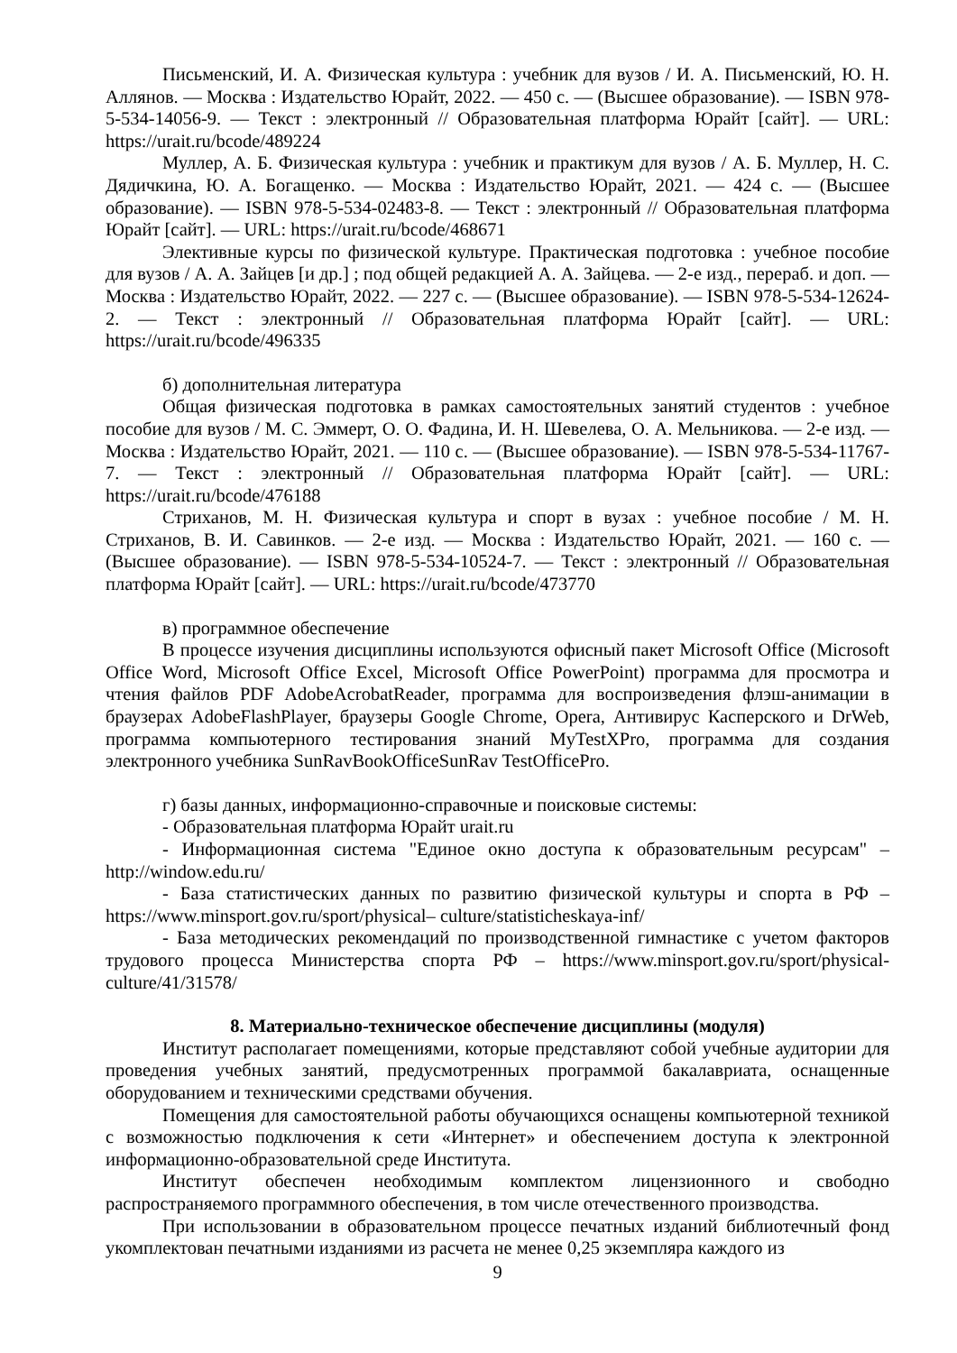Письменский, И. А. Физическая культура : учебник для вузов / И. А. Письменский, Ю. Н. Аллянов. — Москва : Издательство Юрайт, 2022. — 450 с. — (Высшее образование). — ISBN 978-5-534-14056-9. — Текст : электронный // Образовательная платформа Юрайт [сайт]. — URL: https://urait.ru/bcode/489224
Муллер, А. Б. Физическая культура : учебник и практикум для вузов / А. Б. Муллер, Н. С. Дядичкина, Ю. А. Богащенко. — Москва : Издательство Юрайт, 2021. — 424 с. — (Высшее образование). — ISBN 978-5-534-02483-8. — Текст : электронный // Образовательная платформа Юрайт [сайт]. — URL: https://urait.ru/bcode/468671
Элективные курсы по физической культуре. Практическая подготовка : учебное пособие для вузов / А. А. Зайцев [и др.] ; под общей редакцией А. А. Зайцева. — 2-е изд., перераб. и доп. — Москва : Издательство Юрайт, 2022. — 227 с. — (Высшее образование). — ISBN 978-5-534-12624-2. — Текст : электронный // Образовательная платформа Юрайт [сайт]. — URL: https://urait.ru/bcode/496335
б) дополнительная литература
Общая физическая подготовка в рамках самостоятельных занятий студентов : учебное пособие для вузов / М. С. Эммерт, О. О. Фадина, И. Н. Шевелева, О. А. Мельникова. — 2-е изд. — Москва : Издательство Юрайт, 2021. — 110 с. — (Высшее образование). — ISBN 978-5-534-11767-7. — Текст : электронный // Образовательная платформа Юрайт [сайт]. — URL: https://urait.ru/bcode/476188
Стриханов, М. Н. Физическая культура и спорт в вузах : учебное пособие / М. Н. Стриханов, В. И. Савинков. — 2-е изд. — Москва : Издательство Юрайт, 2021. — 160 с. — (Высшее образование). — ISBN 978-5-534-10524-7. — Текст : электронный // Образовательная платформа Юрайт [сайт]. — URL: https://urait.ru/bcode/473770
в) программное обеспечение
В процессе изучения дисциплины используются офисный пакет Microsoft Office (Microsoft Office Word, Microsoft Office Excel, Microsoft Office PowerPoint) программа для просмотра и чтения файлов PDF AdobeAcrobatReader, программа для воспроизведения флэш-анимации в браузерах AdobeFlashPlayer, браузеры Google Chrome, Opera, Антивирус Касперского и DrWeb, программа компьютерного тестирования знаний MyTestXPro, программа для создания электронного учебника SunRavBookOfficeSunRav TestOfficePro.
г) базы данных, информационно-справочные и поисковые системы:
- Образовательная платформа Юрайт urait.ru
- Информационная система "Единое окно доступа к образовательным ресурсам" – http://window.edu.ru/
- База статистических данных по развитию физической культуры и спорта в РФ – https://www.minsport.gov.ru/sport/physical– culture/statisticheskaya-inf/
- База методических рекомендаций по производственной гимнастике с учетом факторов трудового процесса Министерства спорта РФ – https://www.minsport.gov.ru/sport/physical-culture/41/31578/
8. Материально-техническое обеспечение дисциплины (модуля)
Институт располагает помещениями, которые представляют собой учебные аудитории для проведения учебных занятий, предусмотренных программой бакалавриата, оснащенные оборудованием и техническими средствами обучения.
Помещения для самостоятельной работы обучающихся оснащены компьютерной техникой с возможностью подключения к сети «Интернет» и обеспечением доступа к электронной информационно-образовательной среде Института.
Институт обеспечен необходимым комплектом лицензионного и свободно распространяемого программного обеспечения, в том числе отечественного производства.
При использовании в образовательном процессе печатных изданий библиотечный фонд укомплектован печатными изданиями из расчета не менее 0,25 экземпляра каждого из
9